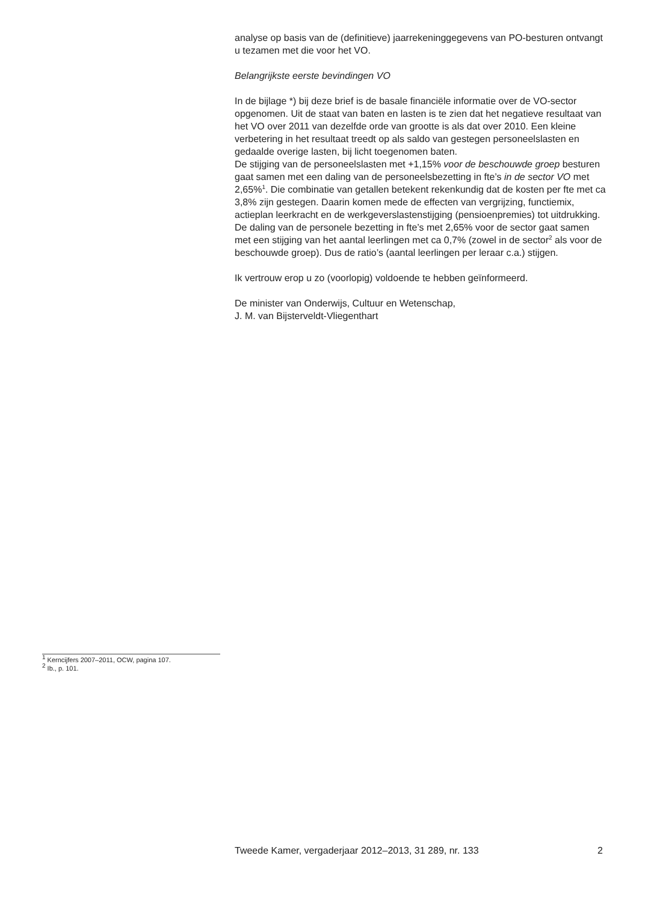analyse op basis van de (definitieve) jaarrekeninggegevens van PO-besturen ontvangt u tezamen met die voor het VO.
Belangrijkste eerste bevindingen VO
In de bijlage *) bij deze brief is de basale financiële informatie over de VO-sector opgenomen. Uit de staat van baten en lasten is te zien dat het negatieve resultaat van het VO over 2011 van dezelfde orde van grootte is als dat over 2010. Een kleine verbetering in het resultaat treedt op als saldo van gestegen personeelslasten en gedaalde overige lasten, bij licht toegenomen baten.
De stijging van de personeelslasten met +1,15% voor de beschouwde groep besturen gaat samen met een daling van de personeelsbezetting in fte’s in de sector VO met 2,65%<sup>1</sup>. Die combinatie van getallen betekent rekenkundig dat de kosten per fte met ca 3,8% zijn gestegen. Daarin komen mede de effecten van vergrijzing, functiemix, actieplan leerkracht en de werkgeverslastenstijging (pensioenpremies) tot uitdrukking. De daling van de personele bezetting in fte’s met 2,65% voor de sector gaat samen met een stijging van het aantal leerlingen met ca 0,7% (zowel in de sector<sup>2</sup> als voor de beschouwde groep). Dus de ratio’s (aantal leerlingen per leraar c.a.) stijgen.
Ik vertrouw erop u zo (voorlopig) voldoende te hebben geïnformeerd.
De minister van Onderwijs, Cultuur en Wetenschap,
J. M. van Bijsterveldt-Vliegenthart
<sup>1</sup> Kerncijfers 2007–2011, OCW, pagina 107.
<sup>2</sup> Ib., p. 101.
Tweede Kamer, vergaderjaar 2012–2013, 31 289, nr. 133 2